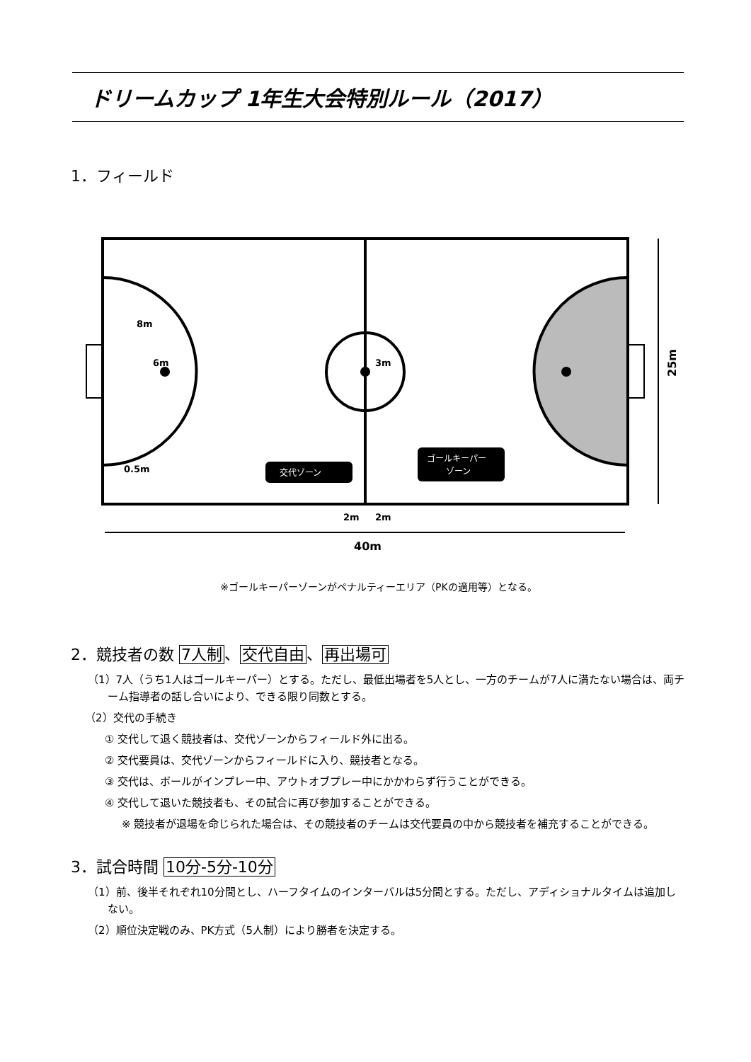ドリームカップ 1年生大会特別ルール（2017）
1．フィールド
6m
8m
3m
0.5m
交代ゾーン
ゴールキーパー
ゾーン
2m
2m
40m
25m
※ゴールキーパーゾーンがペナルティーエリア（PKの適用等）となる。
2．競技者の数 7人制、交代自由、再出場可
（1）7人（うち1人はゴールキーパー）とする。ただし、最低出場者を5人とし、一方のチームが7人に満たない場合は、両チーム指導者の話し合いにより、できる限り同数とする。
（2）交代の手続き
① 交代して退く競技者は、交代ゾーンからフィールド外に出る。
② 交代要員は、交代ゾーンからフィールドに入り、競技者となる。
③ 交代は、ボールがインプレー中、アウトオブプレー中にかかわらず行うことができる。
④ 交代して退いた競技者も、その試合に再び参加することができる。
※ 競技者が退場を命じられた場合は、その競技者のチームは交代要員の中から競技者を補充することができる。
3．試合時間 10分-5分-10分
（1）前、後半それぞれ10分間とし、ハーフタイムのインターバルは5分間とする。ただし、アディショナルタイムは追加しない。
（2）順位決定戦のみ、PK方式（5人制）により勝者を決定する。